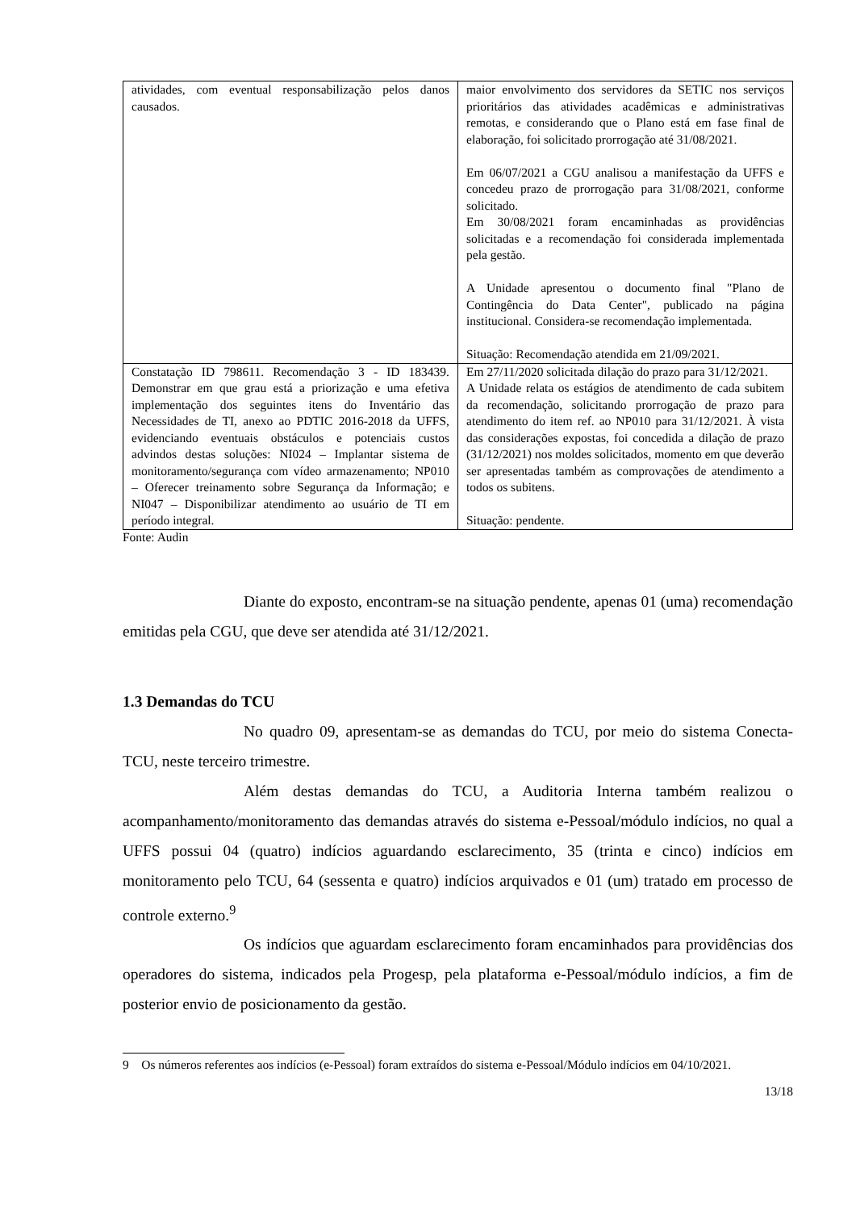| atividades, com eventual responsabilização pelos danos causados. | maior envolvimento dos servidores da SETIC nos serviços prioritários das atividades acadêmicas e administrativas remotas, e considerando que o Plano está em fase final de elaboração, foi solicitado prorrogação até 31/08/2021. Em 06/07/2021 a CGU analisou a manifestação da UFFS e concedeu prazo de prorrogação para 31/08/2021, conforme solicitado. Em 30/08/2021 foram encaminhadas as providências solicitadas e a recomendação foi considerada implementada pela gestão. A Unidade apresentou o documento final "Plano de Contingência do Data Center", publicado na página institucional. Considera-se recomendação implementada. Situação: Recomendação atendida em 21/09/2021. |
| Constatação ID 798611. Recomendação 3 - ID 183439. Demonstrar em que grau está a priorização e uma efetiva implementação dos seguintes itens do Inventário das Necessidades de TI, anexo ao PDTIC 2016-2018 da UFFS, evidenciando eventuais obstáculos e potenciais custos advindos destas soluções: NI024 – Implantar sistema de monitoramento/segurança com vídeo armazenamento; NP010 – Oferecer treinamento sobre Segurança da Informação; e NI047 – Disponibilizar atendimento ao usuário de TI em período integral. | Em 27/11/2020 solicitada dilação do prazo para 31/12/2021. A Unidade relata os estágios de atendimento de cada subitem da recomendação, solicitando prorrogação de prazo para atendimento do item ref. ao NP010 para 31/12/2021. À vista das considerações expostas, foi concedida a dilação de prazo (31/12/2021) nos moldes solicitados, momento em que deverão ser apresentadas também as comprovações de atendimento a todos os subitens. Situação: pendente. |
Fonte: Audin
Diante do exposto, encontram-se na situação pendente, apenas 01 (uma) recomendação emitidas pela CGU, que deve ser atendida até 31/12/2021.
1.3 Demandas do TCU
No quadro 09, apresentam-se as demandas do TCU, por meio do sistema Conecta-TCU, neste terceiro trimestre.
Além destas demandas do TCU, a Auditoria Interna também realizou o acompanhamento/monitoramento das demandas através do sistema e-Pessoal/módulo indícios, no qual a UFFS possui 04 (quatro) indícios aguardando esclarecimento, 35 (trinta e cinco) indícios em monitoramento pelo TCU, 64 (sessenta e quatro) indícios arquivados e 01 (um) tratado em processo de controle externo.<sup>9</sup>
Os indícios que aguardam esclarecimento foram encaminhados para providências dos operadores do sistema, indicados pela Progesp, pela plataforma e-Pessoal/módulo indícios, a fim de posterior envio de posicionamento da gestão.
9 Os números referentes aos indícios (e-Pessoal) foram extraídos do sistema e-Pessoal/Módulo indícios em 04/10/2021.
13/18